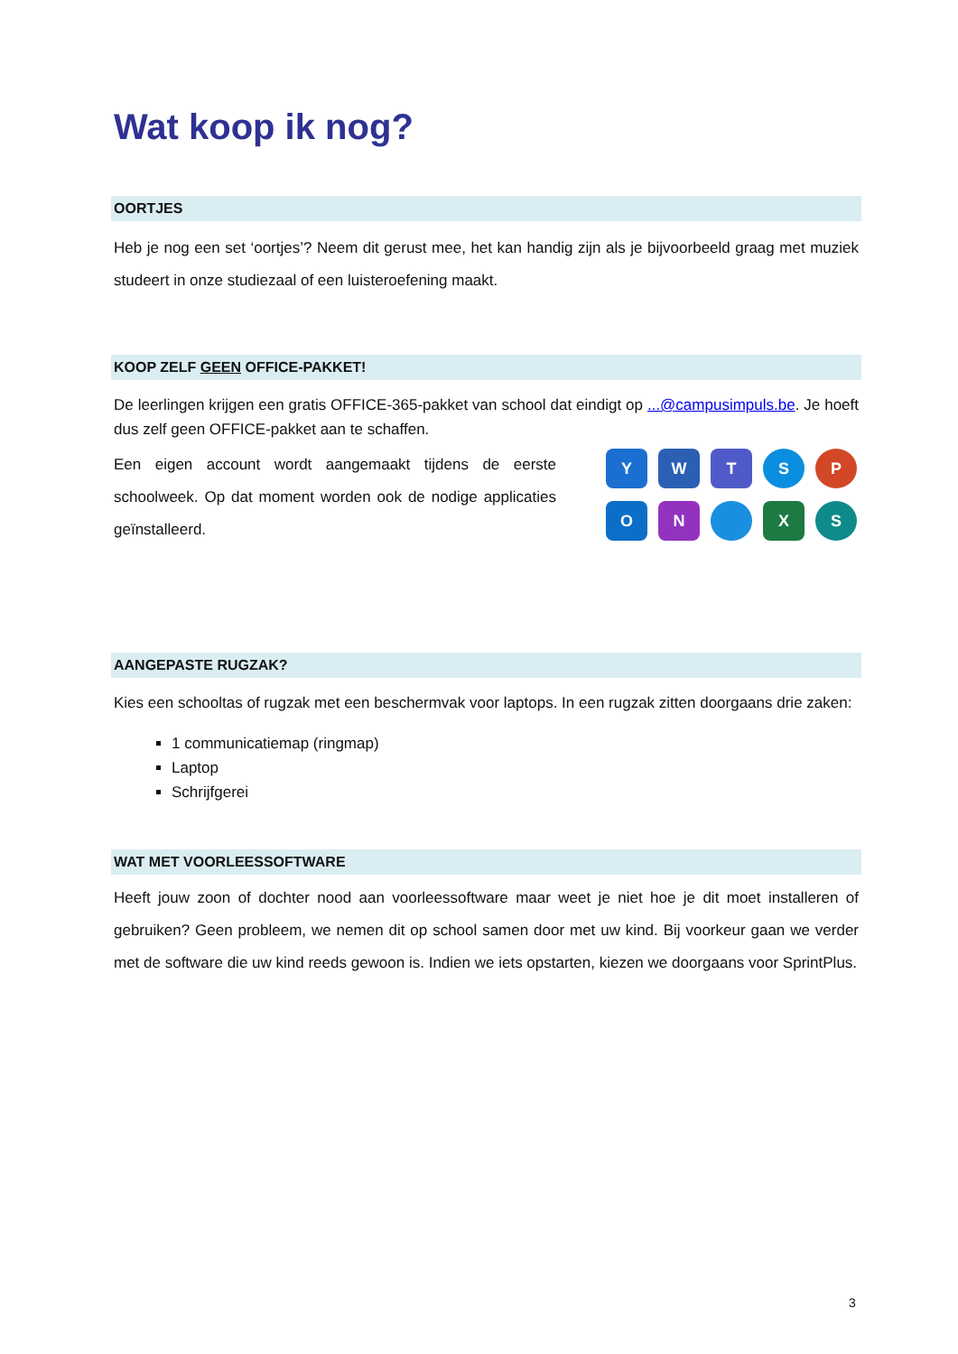Wat koop ik nog?
OORTJES
Heb je nog een set ‘oortjes’? Neem dit gerust mee, het kan handig zijn als je bijvoorbeeld graag met muziek studeert in onze studiezaal of een luisteroefening maakt.
KOOP ZELF GEEN OFFICE-PAKKET!
De leerlingen krijgen een gratis OFFICE-365-pakket van school dat eindigt op ...@campusimpuls.be. Je hoeft dus zelf geen OFFICE-pakket aan te schaffen.
Een eigen account wordt aangemaakt tijdens de eerste schoolweek. Op dat moment worden ook de nodige applicaties geïnstalleerd.
Y
W
T
S
P
O
N
X
S
AANGEPASTE RUGZAK?
Kies een schooltas of rugzak met een beschermvak voor laptops. In een rugzak zitten doorgaans drie zaken:
1 communicatiemap (ringmap)
Laptop
Schrijfgerei
WAT MET VOORLEESSOFTWARE
Heeft jouw zoon of dochter nood aan voorleessoftware maar weet je niet hoe je dit moet installeren of gebruiken? Geen probleem, we nemen dit op school samen door met uw kind. Bij voorkeur gaan we verder met de software die uw kind reeds gewoon is. Indien we iets opstarten, kiezen we doorgaans voor SprintPlus.
3